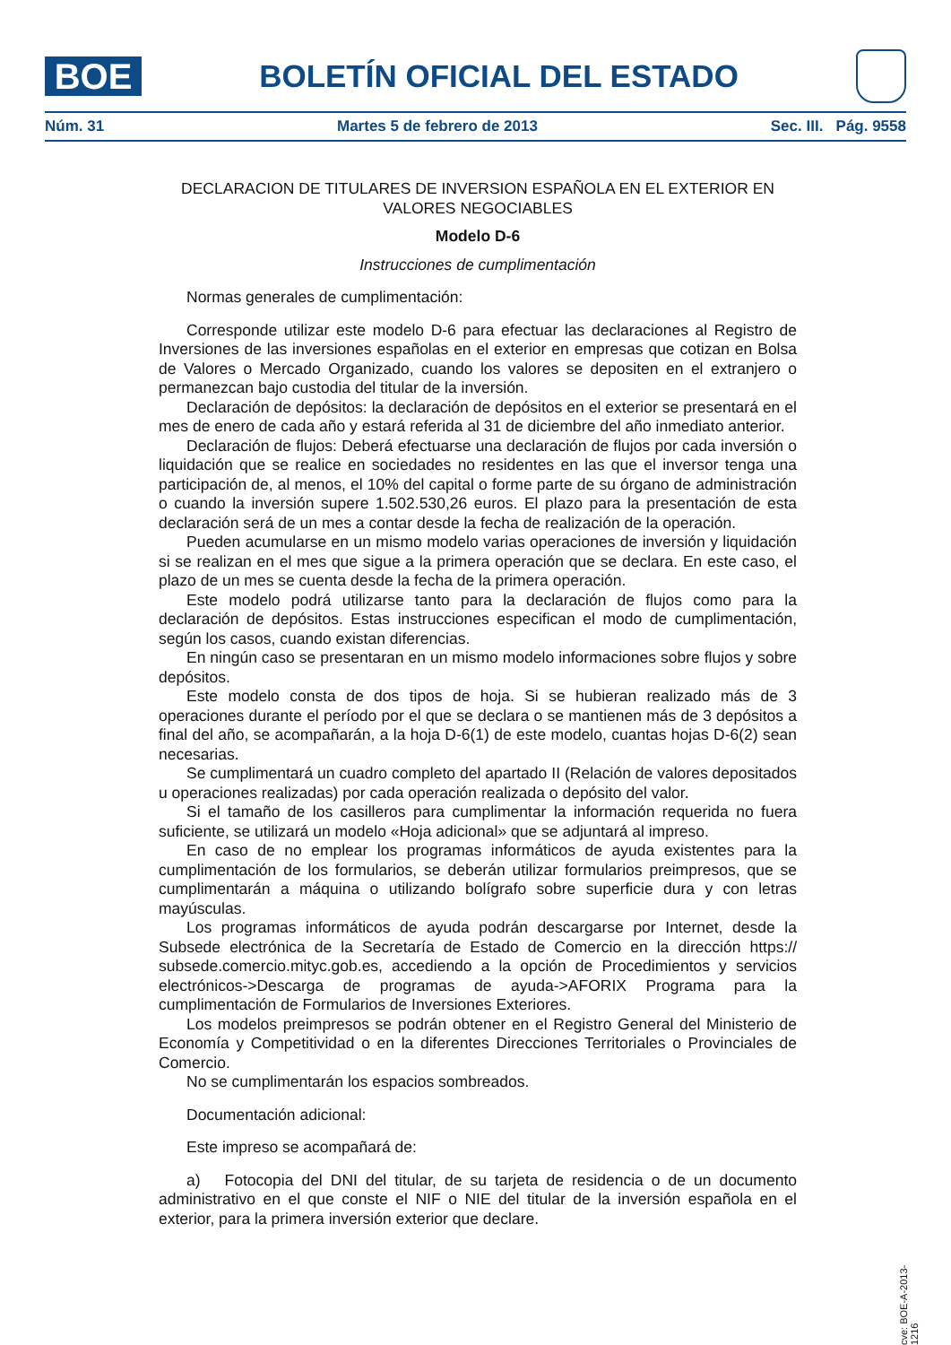BOE
BOLETÍN OFICIAL DEL ESTADO
Núm. 31 Martes 5 de febrero de 2013 Sec. III. Pág. 9558
DECLARACION DE TITULARES DE INVERSION ESPAÑOLA EN EL EXTERIOR EN VALORES NEGOCIABLES
Modelo D-6
Instrucciones de cumplimentación
Normas generales de cumplimentación:
Corresponde utilizar este modelo D-6 para efectuar las declaraciones al Registro de Inversiones de las inversiones españolas en el exterior en empresas que cotizan en Bolsa de Valores o Mercado Organizado, cuando los valores se depositen en el extranjero o permanezcan bajo custodia del titular de la inversión.
Declaración de depósitos: la declaración de depósitos en el exterior se presentará en el mes de enero de cada año y estará referida al 31 de diciembre del año inmediato anterior.
Declaración de flujos: Deberá efectuarse una declaración de flujos por cada inversión o liquidación que se realice en sociedades no residentes en las que el inversor tenga una participación de, al menos, el 10% del capital o forme parte de su órgano de administración o cuando la inversión supere 1.502.530,26 euros. El plazo para la presentación de esta declaración será de un mes a contar desde la fecha de realización de la operación.
Pueden acumularse en un mismo modelo varias operaciones de inversión y liquidación si se realizan en el mes que sigue a la primera operación que se declara. En este caso, el plazo de un mes se cuenta desde la fecha de la primera operación.
Este modelo podrá utilizarse tanto para la declaración de flujos como para la declaración de depósitos. Estas instrucciones especifican el modo de cumplimentación, según los casos, cuando existan diferencias.
En ningún caso se presentaran en un mismo modelo informaciones sobre flujos y sobre depósitos.
Este modelo consta de dos tipos de hoja. Si se hubieran realizado más de 3 operaciones durante el período por el que se declara o se mantienen más de 3 depósitos a final del año, se acompañarán, a la hoja D-6(1) de este modelo, cuantas hojas D-6(2) sean necesarias.
Se cumplimentará un cuadro completo del apartado II (Relación de valores depositados u operaciones realizadas) por cada operación realizada o depósito del valor.
Si el tamaño de los casilleros para cumplimentar la información requerida no fuera suficiente, se utilizará un modelo «Hoja adicional» que se adjuntará al impreso.
En caso de no emplear los programas informáticos de ayuda existentes para la cumplimentación de los formularios, se deberán utilizar formularios preimpresos, que se cumplimentarán a máquina o utilizando bolígrafo sobre superficie dura y con letras mayúsculas.
Los programas informáticos de ayuda podrán descargarse por Internet, desde la Subsede electrónica de la Secretaría de Estado de Comercio en la dirección https:// subsede.comercio.mityc.gob.es, accediendo a la opción de Procedimientos y servicios electrónicos->Descarga de programas de ayuda->AFORIX Programa para la cumplimentación de Formularios de Inversiones Exteriores.
Los modelos preimpresos se podrán obtener en el Registro General del Ministerio de Economía y Competitividad o en la diferentes Direcciones Territoriales o Provinciales de Comercio.
No se cumplimentarán los espacios sombreados.
Documentación adicional:
Este impreso se acompañará de:
a) Fotocopia del DNI del titular, de su tarjeta de residencia o de un documento administrativo en el que conste el NIF o NIE del titular de la inversión española en el exterior, para la primera inversión exterior que declare.
cve: BOE-A-2013-1216